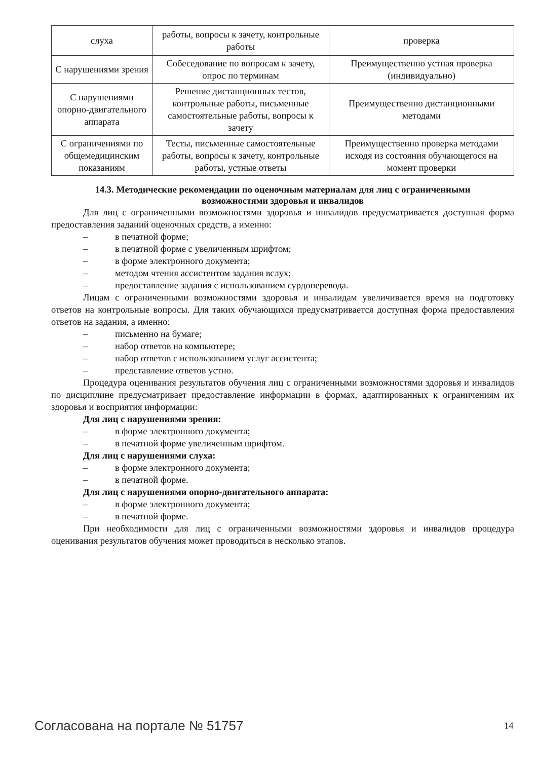| слуха | работы, вопросы к зачету, контрольные работы | проверка |
| С нарушениями зрения | Собеседование по вопросам к зачету, опрос по терминам | Преимущественно устная проверка (индивидуально) |
| С нарушениями опорно-двигательного аппарата | Решение дистанционных тестов, контрольные работы, письменные самостоятельные работы, вопросы к зачету | Преимущественно дистанционными методами |
| С ограничениями по общемедицинским показаниям | Тесты, письменные самостоятельные работы, вопросы к зачету, контрольные работы, устные ответы | Преимущественно проверка методами исходя из состояния обучающегося на момент проверки |
14.3. Методические рекомендации по оценочным материалам для лиц с ограниченными возможностями здоровья и инвалидов
Для лиц с ограниченными возможностями здоровья и инвалидов предусматривается доступная форма предоставления заданий оценочных средств, а именно:
– в печатной форме;
– в печатной форме с увеличенным шрифтом;
– в форме электронного документа;
– методом чтения ассистентом задания вслух;
– предоставление задания с использованием сурдоперевода.
Лицам с ограниченными возможностями здоровья и инвалидам увеличивается время на подготовку ответов на контрольные вопросы. Для таких обучающихся предусматривается доступная форма предоставления ответов на задания, а именно:
– письменно на бумаге;
– набор ответов на компьютере;
– набор ответов с использованием услуг ассистента;
– представление ответов устно.
Процедура оценивания результатов обучения лиц с ограниченными возможностями здоровья и инвалидов по дисциплине предусматривает предоставление информации в формах, адаптированных к ограничениям их здоровья и восприятия информации:
Для лиц с нарушениями зрения:
– в форме электронного документа;
– в печатной форме увеличенным шрифтом.
Для лиц с нарушениями слуха:
– в форме электронного документа;
– в печатной форме.
Для лиц с нарушениями опорно-двигательного аппарата:
– в форме электронного документа;
– в печатной форме.
При необходимости для лиц с ограниченными возможностями здоровья и инвалидов процедура оценивания результатов обучения может проводиться в несколько этапов.
Согласована на портале № 51757 14